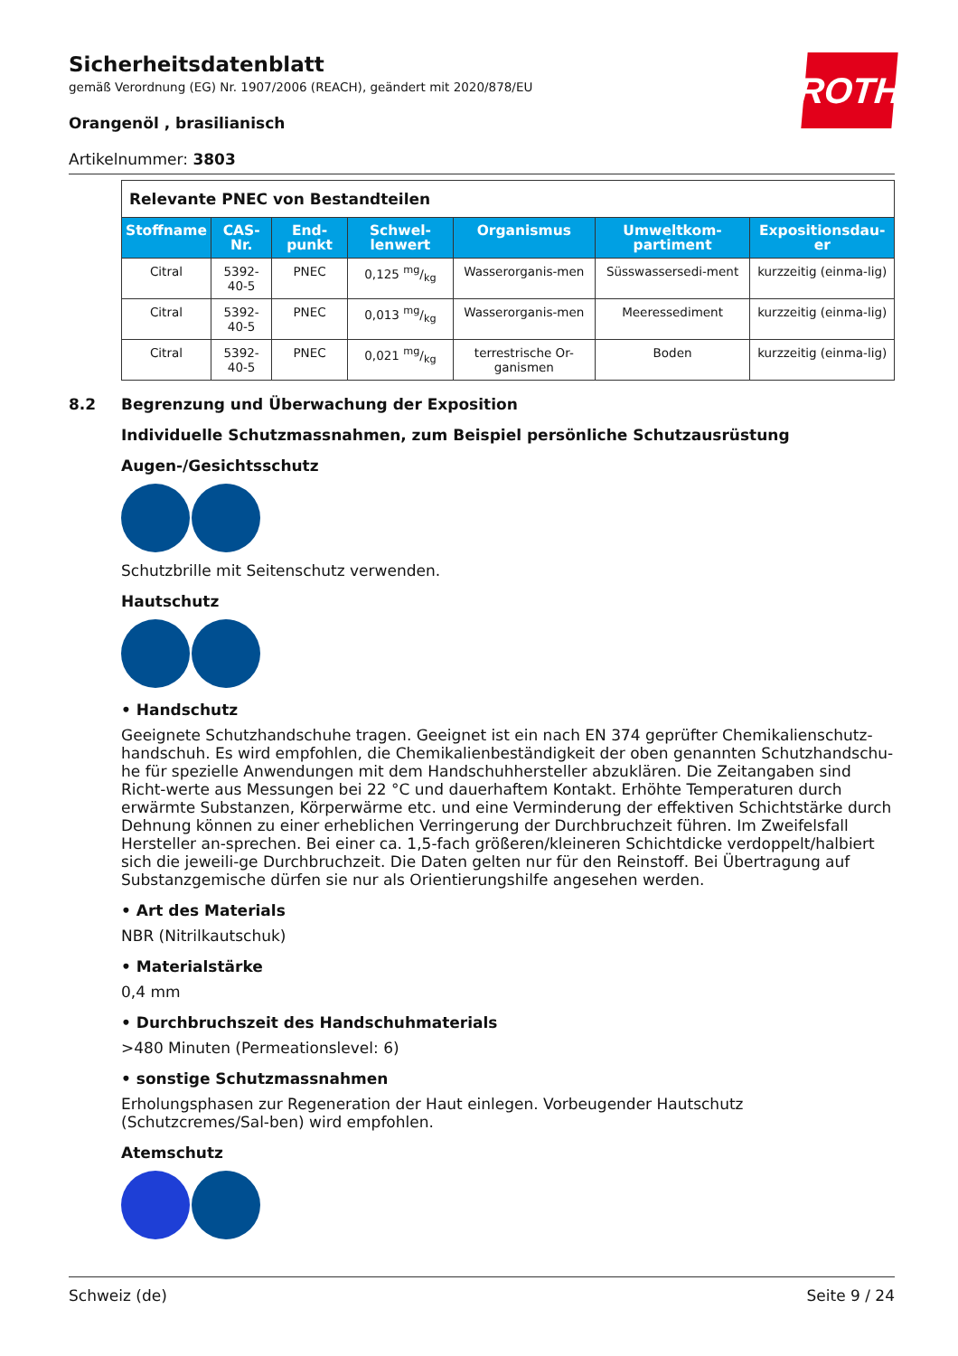ROTH
Sicherheitsdatenblatt
gemäß Verordnung (EG) Nr. 1907/2006 (REACH), geändert mit 2020/878/EU
Orangenöl , brasilianisch
Artikelnummer: 3803
| Relevante PNEC von Bestandteilen | | | | | | |
| Stoffname | CAS-Nr. | End-punkt | Schwel-lenwert | Organismus | Umweltkom-partiment | Expositionsdau-er |
| Citral | 5392-40-5 | PNEC | 0,125 mg/kg | Wasserorganis-men | Süsswassersedi-ment | kurzzeitig (einma-lig) |
| Citral | 5392-40-5 | PNEC | 0,013 mg/kg | Wasserorganis-men | Meeressediment | kurzzeitig (einma-lig) |
| Citral | 5392-40-5 | PNEC | 0,021 mg/kg | terrestrische Or-ganismen | Boden | kurzzeitig (einma-lig) |
8.2 Begrenzung und Überwachung der Exposition
Individuelle Schutzmassnahmen, zum Beispiel persönliche Schutzausrüstung
Augen-/Gesichtsschutz
Schutzbrille mit Seitenschutz verwenden.
Hautschutz
• Handschutz
Geeignete Schutzhandschuhe tragen. Geeignet ist ein nach EN 374 geprüfter Chemikalienschutz-handschuh. Es wird empfohlen, die Chemikalienbeständigkeit der oben genannten Schutzhandschu-he für spezielle Anwendungen mit dem Handschuhhersteller abzuklären. Die Zeitangaben sind Richt-werte aus Messungen bei 22 °C und dauerhaftem Kontakt. Erhöhte Temperaturen durch erwärmte Substanzen, Körperwärme etc. und eine Verminderung der effektiven Schichtstärke durch Dehnung können zu einer erheblichen Verringerung der Durchbruchzeit führen. Im Zweifelsfall Hersteller an-sprechen. Bei einer ca. 1,5-fach größeren/kleineren Schichtdicke verdoppelt/halbiert sich die jeweili-ge Durchbruchzeit. Die Daten gelten nur für den Reinstoff. Bei Übertragung auf Substanzgemische dürfen sie nur als Orientierungshilfe angesehen werden.
• Art des Materials
NBR (Nitrilkautschuk)
• Materialstärke
0,4 mm
• Durchbruchszeit des Handschuhmaterials
>480 Minuten (Permeationslevel: 6)
• sonstige Schutzmassnahmen
Erholungsphasen zur Regeneration der Haut einlegen. Vorbeugender Hautschutz (Schutzcremes/Sal-ben) wird empfohlen.
Atemschutz
Schweiz (de) Seite 9 / 24